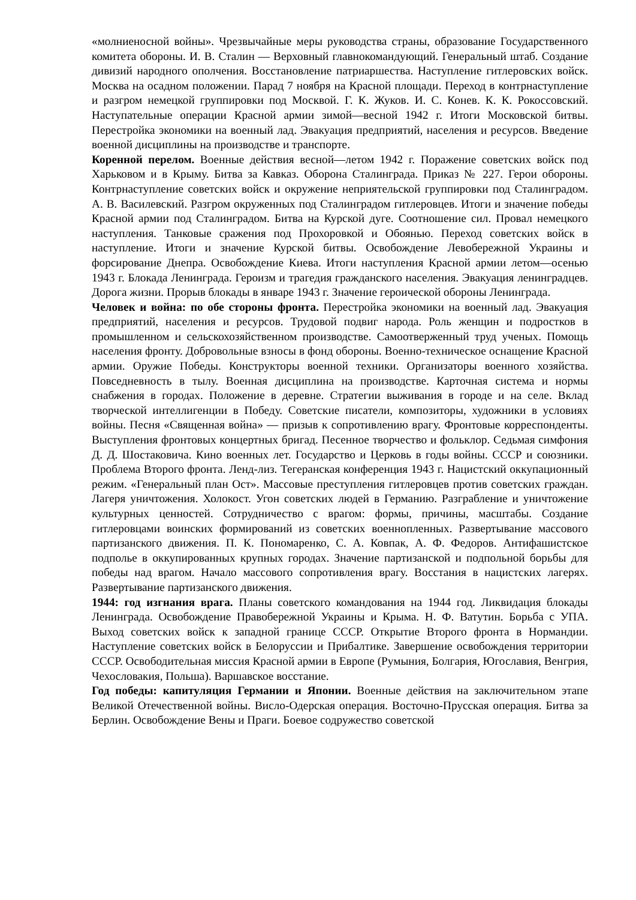«молниеносной войны». Чрезвычайные меры руководства страны, образование Государственного комитета обороны. И. В. Сталин — Верховный главнокомандующий. Генеральный штаб. Создание дивизий народного ополчения. Восстановление патриаршества. Наступление гитлеровских войск. Москва на осадном положении. Парад 7 ноября на Красной площади. Переход в контрнаступление и разгром немецкой группировки под Москвой. Г. К. Жуков. И. С. Конев. К. К. Рокоссовский. Наступательные операции Красной армии зимой—весной 1942 г. Итоги Московской битвы. Перестройка экономики на военный лад. Эвакуация предприятий, населения и ресурсов. Введение военной дисциплины на производстве и транспорте.
Коренной перелом. Военные действия весной—летом 1942 г. Поражение советских войск под Харьковом и в Крыму. Битва за Кавказ. Оборона Сталинграда. Приказ № 227. Герои обороны. Контрнаступление советских войск и окружение неприятельской группировки под Сталинградом. А. В. Василевский. Разгром окруженных под Сталинградом гитлеровцев. Итоги и значение победы Красной армии под Сталинградом. Битва на Курской дуге. Соотношение сил. Провал немецкого наступления. Танковые сражения под Прохоровкой и Обоянью. Переход советских войск в наступление. Итоги и значение Курской битвы. Освобождение Левобережной Украины и форсирование Днепра. Освобождение Киева. Итоги наступления Красной армии летом—осенью 1943 г. Блокада Ленинграда. Героизм и трагедия гражданского населения. Эвакуация ленинградцев. Дорога жизни. Прорыв блокады в январе 1943 г. Значение героической обороны Ленинграда.
Человек и война: по обе стороны фронта. Перестройка экономики на военный лад. Эвакуация предприятий, населения и ресурсов. Трудовой подвиг народа. Роль женщин и подростков в промышленном и сельскохозяйственном производстве. Самоотверженный труд ученых. Помощь населения фронту. Добровольные взносы в фонд обороны. Военно-техническое оснащение Красной армии. Оружие Победы. Конструкторы военной техники. Организаторы военного хозяйства. Повседневность в тылу. Военная дисциплина на производстве. Карточная система и нормы снабжения в городах. Положение в деревне. Стратегии выживания в городе и на селе. Вклад творческой интеллигенции в Победу. Советские писатели, композиторы, художники в условиях войны. Песня «Священная война» — призыв к сопротивлению врагу. Фронтовые корреспонденты. Выступления фронтовых концертных бригад. Песенное творчество и фольклор. Седьмая симфония Д. Д. Шостаковича. Кино военных лет. Государство и Церковь в годы войны. СССР и союзники. Проблема Второго фронта. Ленд-лиз. Тегеранская конференция 1943 г. Нацистский оккупационный режим. «Генеральный план Ост». Массовые преступления гитлеровцев против советских граждан. Лагеря уничтожения. Холокост. Угон советских людей в Германию. Разграбление и уничтожение культурных ценностей. Сотрудничество с врагом: формы, причины, масштабы. Создание гитлеровцами воинских формирований из советских военнопленных. Развертывание массового партизанского движения. П. К. Пономаренко, С. А. Ковпак, А. Ф. Федоров. Антифашистское подполье в оккупированных крупных городах. Значение партизанской и подпольной борьбы для победы над врагом. Начало массового сопротивления врагу. Восстания в нацистских лагерях. Развертывание партизанского движения.
1944: год изгнания врага. Планы советского командования на 1944 год. Ликвидация блокады Ленинграда. Освобождение Правобережной Украины и Крыма. Н. Ф. Ватутин. Борьба с УПА. Выход советских войск к западной границе СССР. Открытие Второго фронта в Нормандии. Наступление советских войск в Белоруссии и Прибалтике. Завершение освобождения территории СССР. Освободительная миссия Красной армии в Европе (Румыния, Болгария, Югославия, Венгрия, Чехословакия, Польша). Варшавское восстание.
Год победы: капитуляция Германии и Японии. Военные действия на заключительном этапе Великой Отечественной войны. Висло-Одерская операция. Восточно-Прусская операция. Битва за Берлин. Освобождение Вены и Праги. Боевое содружество советской